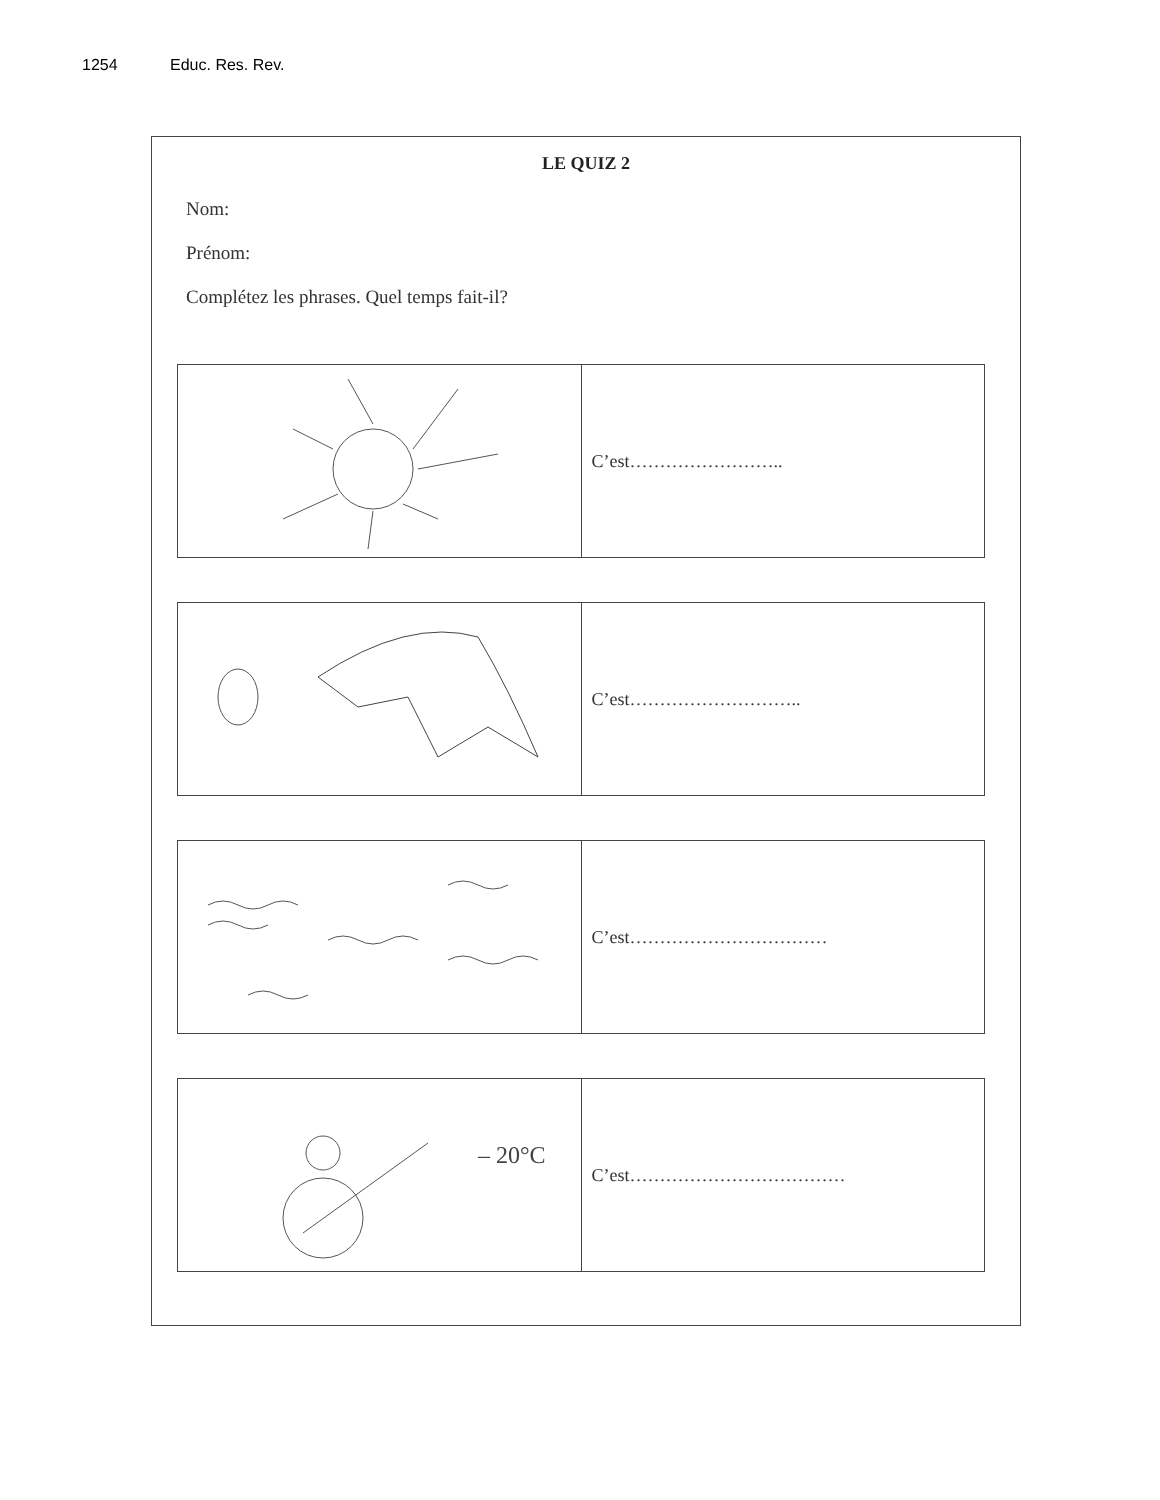1254 Educ. Res. Rev.
LE QUIZ 2
Nom:
Prénom:
Complétez les phrases. Quel temps fait-il?
| | C’est…………………….. |
| | C’est……………………….. |
| | C’est…………………………… |
| – 20°C | C’est……………………………… |